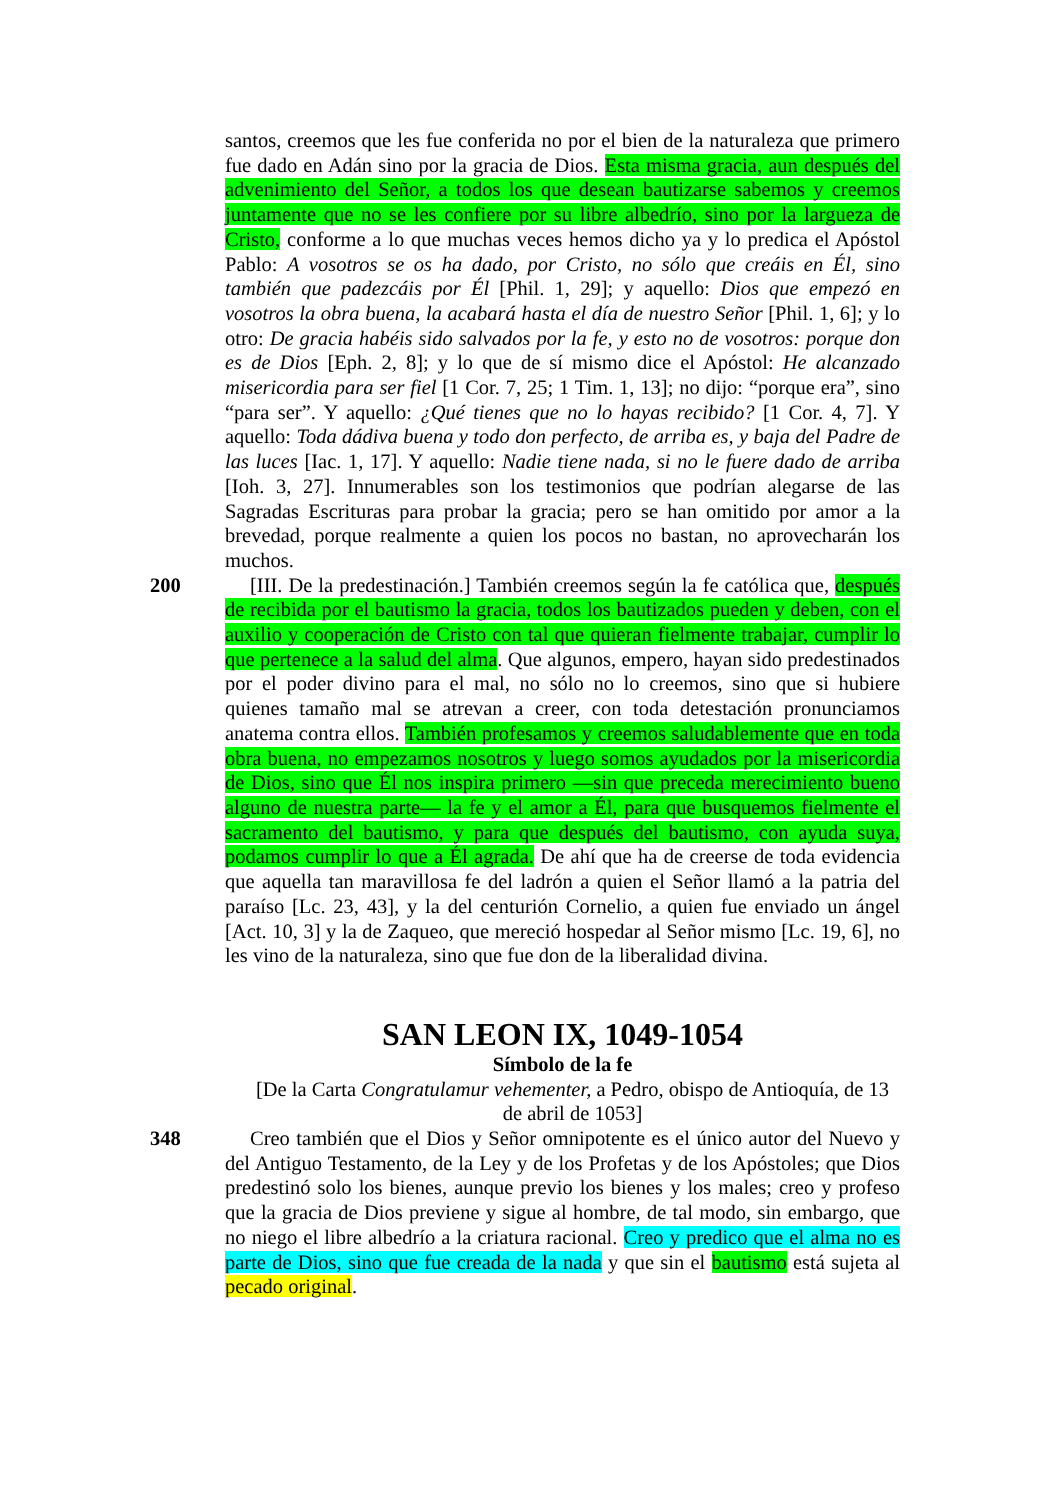santos, creemos que les fue conferida no por el bien de la naturaleza que primero fue dado en Adán sino por la gracia de Dios. Esta misma gracia, aun después del advenimiento del Señor, a todos los que desean bautizarse sabemos y creemos juntamente que no se les confiere por su libre albedrío, sino por la largueza de Cristo, conforme a lo que muchas veces hemos dicho ya y lo predica el Apóstol Pablo: A vosotros se os ha dado, por Cristo, no sólo que creáis en Él, sino también que padezcáis por Él [Phil. 1, 29]; y aquello: Dios que empezó en vosotros la obra buena, la acabará hasta el día de nuestro Señor [Phil. 1, 6]; y lo otro: De gracia habéis sido salvados por la fe, y esto no de vosotros: porque don es de Dios [Eph. 2, 8]; y lo que de sí mismo dice el Apóstol: He alcanzado misericordia para ser fiel [1 Cor. 7, 25; 1 Tim. 1, 13]; no dijo: “porque era”, sino “para ser”. Y aquello: ¿Qué tienes que no lo hayas recibido? [1 Cor. 4, 7]. Y aquello: Toda dádiva buena y todo don perfecto, de arriba es, y baja del Padre de las luces [Iac. 1, 17]. Y aquello: Nadie tiene nada, si no le fuere dado de arriba [Ioh. 3, 27]. Innumerables son los testimonios que podrían alegarse de las Sagradas Escrituras para probar la gracia; pero se han omitido por amor a la brevedad, porque realmente a quien los pocos no bastan, no aprovecharán los muchos.
200 [III. De la predestinación.] También creemos según la fe católica que, después de recibida por el bautismo la gracia, todos los bautizados pueden y deben, con el auxilio y cooperación de Cristo con tal que quieran fielmente trabajar, cumplir lo que pertenece a la salud del alma. Que algunos, empero, hayan sido predestinados por el poder divino para el mal, no sólo no lo creemos, sino que si hubiere quienes tamaño mal se atrevan a creer, con toda detestación pronunciamos anatema contra ellos. También profesamos y creemos saludablemente que en toda obra buena, no empezamos nosotros y luego somos ayudados por la misericordia de Dios, sino que Él nos inspira primero —sin que preceda merecimiento bueno alguno de nuestra parte— la fe y el amor a Él, para que busquemos fielmente el sacramento del bautismo, y para que después del bautismo, con ayuda suya, podamos cumplir lo que a Él agrada. De ahí que ha de creerse de toda evidencia que aquella tan maravillosa fe del ladrón a quien el Señor llamó a la patria del paraíso [Lc. 23, 43], y la del centurión Cornelio, a quien fue enviado un ángel [Act. 10, 3] y la de Zaqueo, que mereció hospedar al Señor mismo [Lc. 19, 6], no les vino de la naturaleza, sino que fue don de la liberalidad divina.
SAN LEON IX, 1049-1054
Símbolo de la fe
[De la Carta Congratulamur vehementer, a Pedro, obispo de Antioquía, de 13 de abril de 1053]
348 Creo también que el Dios y Señor omnipotente es el único autor del Nuevo y del Antiguo Testamento, de la Ley y de los Profetas y de los Apóstoles; que Dios predestinó solo los bienes, aunque previo los bienes y los males; creo y profeso que la gracia de Dios previene y sigue al hombre, de tal modo, sin embargo, que no niego el libre albedrío a la criatura racional. Creo y predico que el alma no es parte de Dios, sino que fue creada de la nada y que sin el bautismo está sujeta al pecado original.